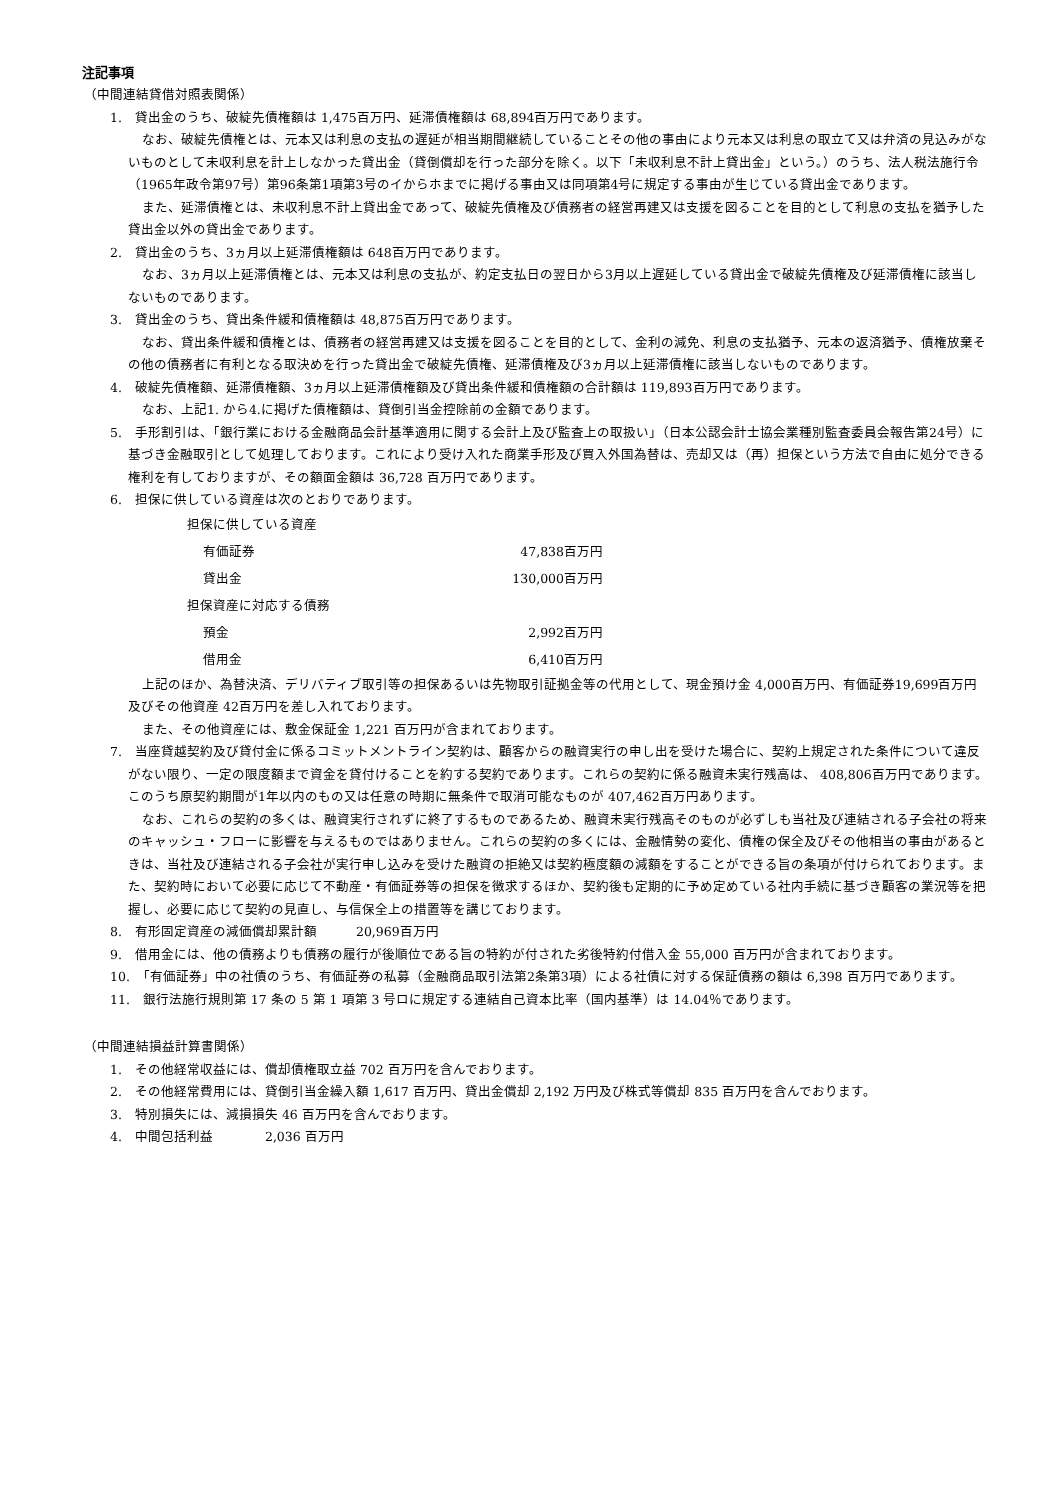注記事項
（中間連結貸借対照表関係）
1.　貸出金のうち、破綻先債権額は 1,475百万円、延滞債権額は 68,894百万円であります。
なお、破綻先債権とは、元本又は利息の支払の遅延が相当期間継続していることその他の事由により元本又は利息の取立て又は弁済の見込みがないものとして未収利息を計上しなかった貸出金（貸倒償却を行った部分を除く。以下「未収利息不計上貸出金」という。）のうち、法人税法施行令（1965年政令第97号）第96条第1項第3号のイからホまでに掲げる事由又は同項第4号に規定する事由が生じている貸出金であります。
また、延滞債権とは、未収利息不計上貸出金であって、破綻先債権及び債務者の経営再建又は支援を図ることを目的として利息の支払を猶予した貸出金以外の貸出金であります。
2.　貸出金のうち、3ヵ月以上延滞債権額は 648百万円であります。
なお、3ヵ月以上延滞債権とは、元本又は利息の支払が、約定支払日の翌日から3月以上遅延している貸出金で破綻先債権及び延滞債権に該当しないものであります。
3.　貸出金のうち、貸出条件緩和債権額は 48,875百万円であります。
なお、貸出条件緩和債権とは、債務者の経営再建又は支援を図ることを目的として、金利の減免、利息の支払猶予、元本の返済猶予、債権放棄その他の債務者に有利となる取決めを行った貸出金で破綻先債権、延滞債権及び3ヵ月以上延滞債権に該当しないものであります。
4.　破綻先債権額、延滞債権額、3ヵ月以上延滞債権額及び貸出条件緩和債権額の合計額は 119,893百万円であります。
なお、上記1. から4.に掲げた債権額は、貸倒引当金控除前の金額であります。
5.　手形割引は、「銀行業における金融商品会計基準適用に関する会計上及び監査上の取扱い」（日本公認会計士協会業種別監査委員会報告第24号）に基づき金融取引として処理しております。これにより受け入れた商業手形及び買入外国為替は、売却又は（再）担保という方法で自由に処分できる権利を有しておりますが、その額面金額は 36,728 百万円であります。
6.　担保に供している資産は次のとおりであります。
| 担保に供している資産 | |
| 有価証券 | 47,838百万円 |
| 貸出金 | 130,000百万円 |
| 担保資産に対応する債務 | |
| 預金 | 2,992百万円 |
| 借用金 | 6,410百万円 |
上記のほか、為替決済、デリバティブ取引等の担保あるいは先物取引証拠金等の代用として、現金預け金 4,000百万円、有価証券19,699百万円及びその他資産 42百万円を差し入れております。
また、その他資産には、敷金保証金 1,221 百万円が含まれております。
7.　当座貸越契約及び貸付金に係るコミットメントライン契約は、顧客からの融資実行の申し出を受けた場合に、契約上規定された条件について違反がない限り、一定の限度額まで資金を貸付けることを約する契約であります。これらの契約に係る融資未実行残高は、 408,806百万円であります。このうち原契約期間が1年以内のもの又は任意の時期に無条件で取消可能なものが 407,462百万円あります。
なお、これらの契約の多くは、融資実行されずに終了するものであるため、融資未実行残高そのものが必ずしも当社及び連結される子会社の将来のキャッシュ・フローに影響を与えるものではありません。これらの契約の多くには、金融情勢の変化、債権の保全及びその他相当の事由があるときは、当社及び連結される子会社が実行申し込みを受けた融資の拒絶又は契約極度額の減額をすることができる旨の条項が付けられております。また、契約時において必要に応じて不動産・有価証券等の担保を徴求するほか、契約後も定期的に予め定めている社内手続に基づき顧客の業況等を把握し、必要に応じて契約の見直し、与信保全上の措置等を講じております。
8.　有形固定資産の減価償却累計額　　　20,969百万円
9.　借用金には、他の債務よりも債務の履行が後順位である旨の特約が付された劣後特約付借入金 55,000 百万円が含まれております。
10.　「有価証券」中の社債のうち、有価証券の私募（金融商品取引法第2条第3項）による社債に対する保証債務の額は 6,398 百万円であります。
11.　銀行法施行規則第 17 条の 5 第 1 項第 3 号ロに規定する連結自己資本比率（国内基準）は 14.04％であります。
（中間連結損益計算書関係）
1.　その他経常収益には、償却債権取立益 702 百万円を含んでおります。
2.　その他経常費用には、貸倒引当金繰入額 1,617 百万円、貸出金償却 2,192 万円及び株式等償却 835 百万円を含んでおります。
3.　特別損失には、減損損失 46 百万円を含んでおります。
4.　中間包括利益　　　　2,036 百万円